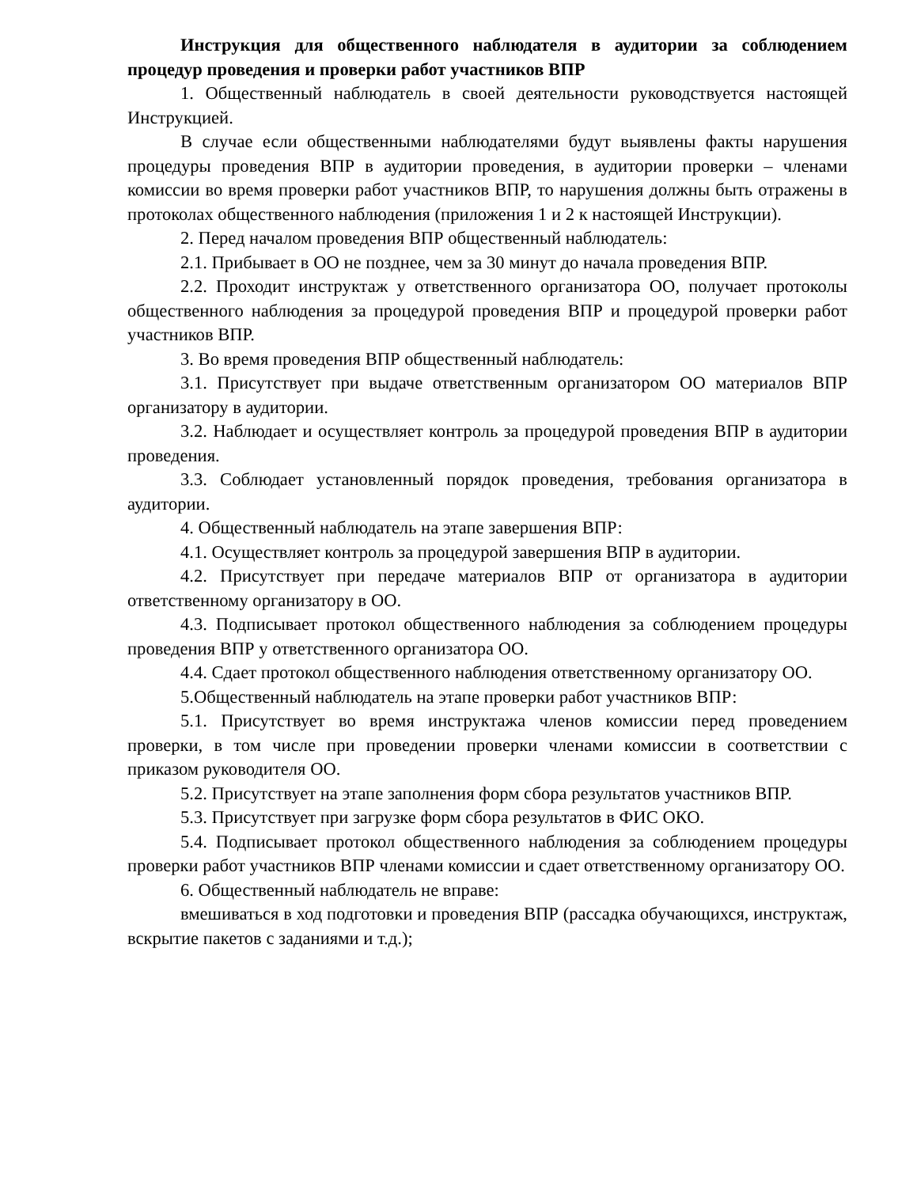Инструкция для общественного наблюдателя в аудитории за соблюдением процедур проведения и проверки работ участников ВПР
1. Общественный наблюдатель в своей деятельности руководствуется настоящей Инструкцией.
В случае если общественными наблюдателями будут выявлены факты нарушения процедуры проведения ВПР в аудитории проведения, в аудитории проверки – членами комиссии во время проверки работ участников ВПР, то нарушения должны быть отражены в протоколах общественного наблюдения (приложения 1 и 2 к настоящей Инструкции).
2. Перед началом проведения ВПР общественный наблюдатель:
2.1. Прибывает в ОО не позднее, чем за 30 минут до начала проведения ВПР.
2.2. Проходит инструктаж у ответственного организатора ОО, получает протоколы общественного наблюдения за процедурой проведения ВПР и процедурой проверки работ участников ВПР.
3. Во время проведения ВПР общественный наблюдатель:
3.1. Присутствует при выдаче ответственным организатором ОО материалов ВПР организатору в аудитории.
3.2. Наблюдает и осуществляет контроль за процедурой проведения ВПР в аудитории проведения.
3.3. Соблюдает установленный порядок проведения, требования организатора в аудитории.
4. Общественный наблюдатель на этапе завершения ВПР:
4.1. Осуществляет контроль за процедурой завершения ВПР в аудитории.
4.2. Присутствует при передаче материалов ВПР от организатора в аудитории ответственному организатору в ОО.
4.3. Подписывает протокол общественного наблюдения за соблюдением процедуры проведения ВПР у ответственного организатора ОО.
4.4. Сдает протокол общественного наблюдения ответственному организатору ОО.
5.Общественный наблюдатель на этапе проверки работ участников ВПР:
5.1. Присутствует во время инструктажа членов комиссии перед проведением проверки, в том числе при проведении проверки членами комиссии в соответствии с приказом руководителя ОО.
5.2. Присутствует на этапе заполнения форм сбора результатов участников ВПР.
5.3. Присутствует при загрузке форм сбора результатов в ФИС ОКО.
5.4. Подписывает протокол общественного наблюдения за соблюдением процедуры проверки работ участников ВПР членами комиссии и сдает ответственному организатору ОО.
6. Общественный наблюдатель не вправе:
вмешиваться в ход подготовки и проведения ВПР (рассадка обучающихся, инструктаж, вскрытие пакетов с заданиями и т.д.);